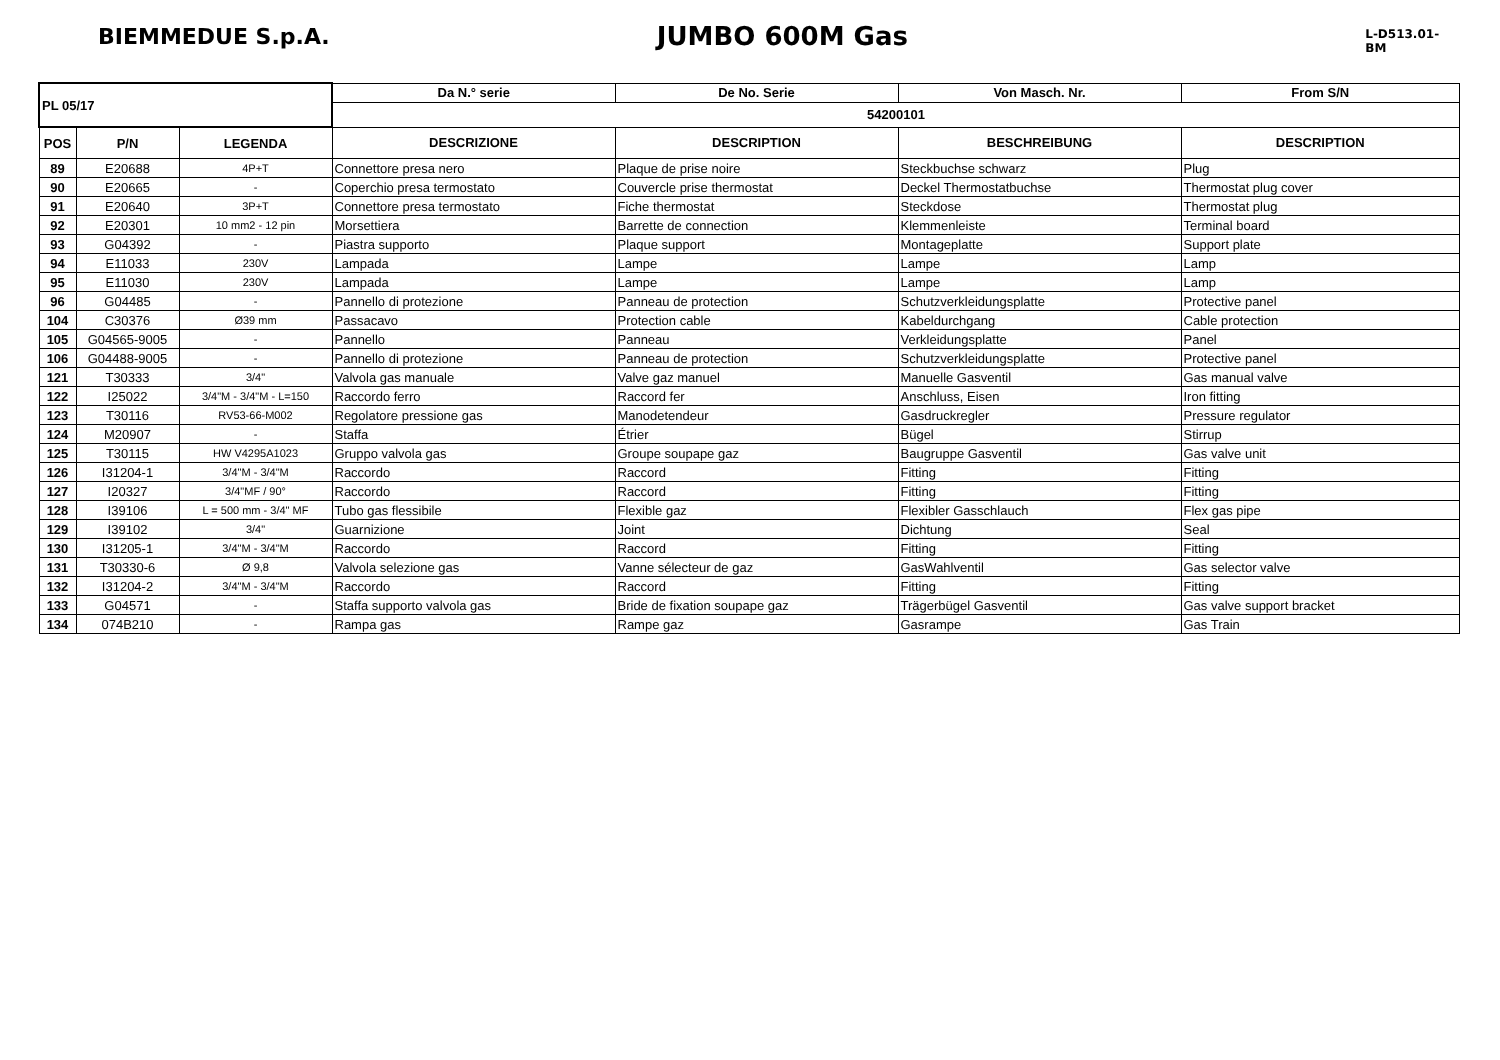BIEMMEDUE S.p.A.
JUMBO 600M Gas
L-D513.01-BM
| PL 05/17 | | | Da N.° serie | De No. Serie | Von Masch. Nr. | From S/N |
| --- | --- | --- | --- | --- | --- | --- |
| | | | 54200101 | | | |
| POS | P/N | LEGENDA | DESCRIZIONE | DESCRIPTION | BESCHREIBUNG | DESCRIPTION |
| 89 | E20688 | 4P+T | Connettore presa nero | Plaque de prise noire | Steckbuchse schwarz | Plug |
| 90 | E20665 | - | Coperchio presa termostato | Couvercle prise thermostat | Deckel Thermostatbuchse | Thermostat plug cover |
| 91 | E20640 | 3P+T | Connettore presa termostato | Fiche thermostat | Steckdose | Thermostat plug |
| 92 | E20301 | 10 mm2 - 12 pin | Morsettiera | Barrette de connection | Klemmenleiste | Terminal board |
| 93 | G04392 | - | Piastra supporto | Plaque support | Montageplatte | Support plate |
| 94 | E11033 | 230V | Lampada | Lampe | Lampe | Lamp |
| 95 | E11030 | 230V | Lampada | Lampe | Lampe | Lamp |
| 96 | G04485 | - | Pannello di protezione | Panneau de protection | Schutzverkleidungsplatte | Protective panel |
| 104 | C30376 | Ø39 mm | Passacavo | Protection cable | Kabeldurchgang | Cable protection |
| 105 | G04565-9005 | - | Pannello | Panneau | Verkleidungsplatte | Panel |
| 106 | G04488-9005 | - | Pannello di protezione | Panneau de protection | Schutzverkleidungsplatte | Protective panel |
| 121 | T30333 | 3/4" | Valvola gas manuale | Valve gaz manuel | Manuelle Gasventil | Gas manual valve |
| 122 | I25022 | 3/4"M - 3/4"M - L=150 | Raccordo ferro | Raccord fer | Anschluss, Eisen | Iron fitting |
| 123 | T30116 | RV53-66-M002 | Regolatore pressione gas | Manodetendeur | Gasdruckregler | Pressure regulator |
| 124 | M20907 | - | Staffa | Étrier | Bügel | Stirrup |
| 125 | T30115 | HW V4295A1023 | Gruppo valvola gas | Groupe soupape gaz | Baugruppe Gasventil | Gas valve unit |
| 126 | I31204-1 | 3/4"M - 3/4"M | Raccordo | Raccord | Fitting | Fitting |
| 127 | I20327 | 3/4"MF / 90° | Raccordo | Raccord | Fitting | Fitting |
| 128 | I39106 | L = 500 mm - 3/4" MF | Tubo gas flessibile | Flexible gaz | Flexibler Gasschlauch | Flex gas pipe |
| 129 | I39102 | 3/4" | Guarnizione | Joint | Dichtung | Seal |
| 130 | I31205-1 | 3/4"M - 3/4"M | Raccordo | Raccord | Fitting | Fitting |
| 131 | T30330-6 | Ø 9,8 | Valvola selezione gas | Vanne sélecteur de gaz | GasWahlventil | Gas selector valve |
| 132 | I31204-2 | 3/4"M - 3/4"M | Raccordo | Raccord | Fitting | Fitting |
| 133 | G04571 | - | Staffa supporto valvola gas | Bride de fixation soupape gaz | Trägerbügel Gasventil | Gas valve support bracket |
| 134 | 074B210 | - | Rampa gas | Rampe gaz | Gasrampe | Gas Train |